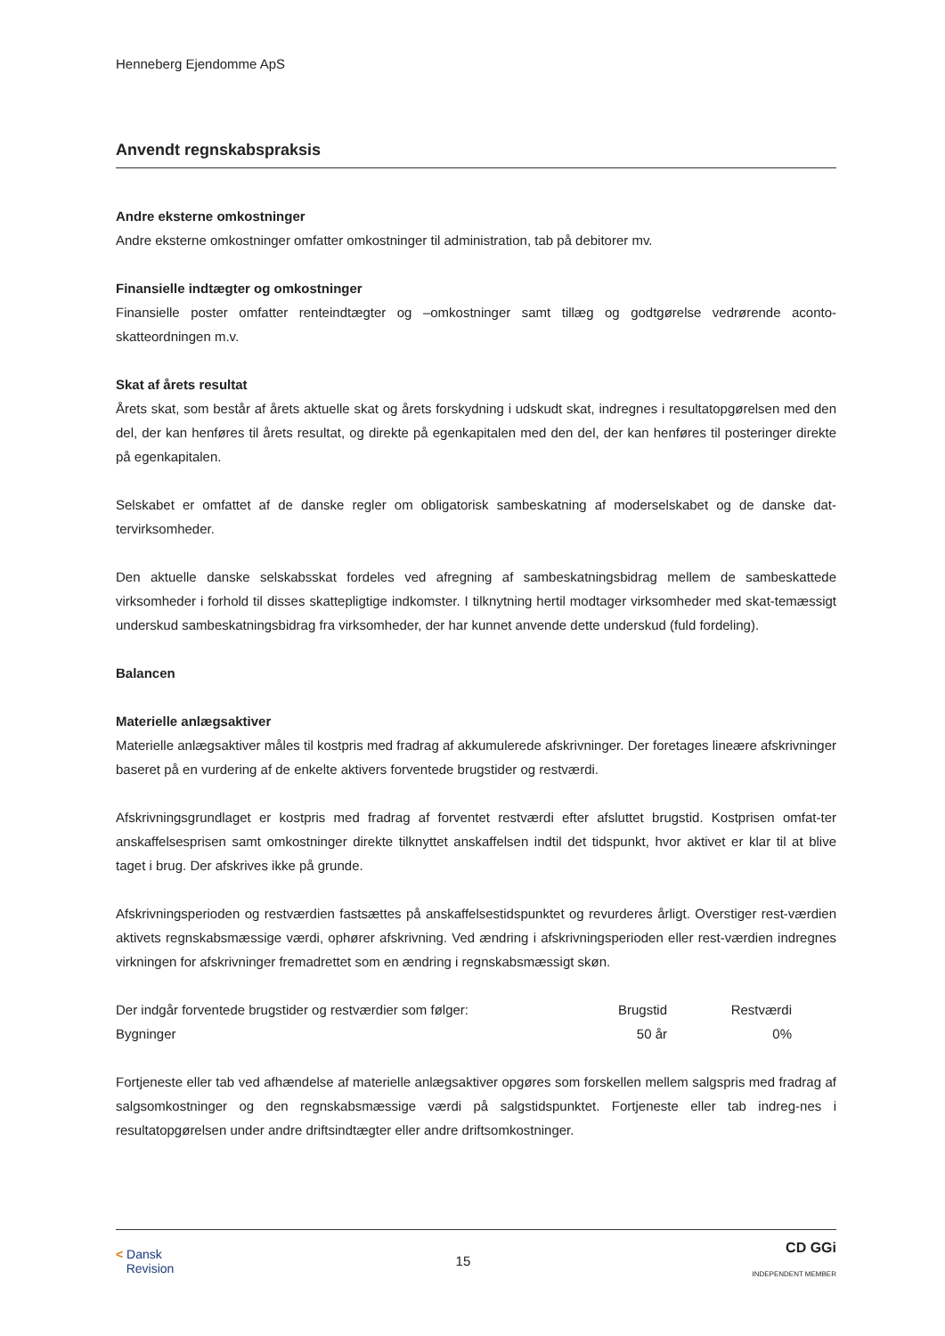Henneberg Ejendomme ApS
Anvendt regnskabspraksis
Andre eksterne omkostninger
Andre eksterne omkostninger omfatter omkostninger til administration, tab på debitorer mv.
Finansielle indtægter og omkostninger
Finansielle poster omfatter renteindtægter og –omkostninger samt tillæg og godtgørelse vedrørende aconto-skatteordningen m.v.
Skat af årets resultat
Årets skat, som består af årets aktuelle skat og årets forskydning i udskudt skat, indregnes i resultatopgørelsen med den del, der kan henføres til årets resultat, og direkte på egenkapitalen med den del, der kan henføres til posteringer direkte på egenkapitalen.
Selskabet er omfattet af de danske regler om obligatorisk sambeskatning af moderselskabet og de danske dat-tervirksomheder.
Den aktuelle danske selskabsskat fordeles ved afregning af sambeskatningsbidrag mellem de sambeskattede virksomheder i forhold til disses skattepligtige indkomster. I tilknytning hertil modtager virksomheder med skat-temæssigt underskud sambeskatningsbidrag fra virksomheder, der har kunnet anvende dette underskud (fuld fordeling).
Balancen
Materielle anlægsaktiver
Materielle anlægsaktiver måles til kostpris med fradrag af akkumulerede afskrivninger. Der foretages lineære afskrivninger baseret på en vurdering af de enkelte aktivers forventede brugstider og restværdi.
Afskrivningsgrundlaget er kostpris med fradrag af forventet restværdi efter afsluttet brugstid. Kostprisen omfat-ter anskaffelsesprisen samt omkostninger direkte tilknyttet anskaffelsen indtil det tidspunkt, hvor aktivet er klar til at blive taget i brug. Der afskrives ikke på grunde.
Afskrivningsperioden og restværdien fastsættes på anskaffelsestidspunktet og revurderes årligt. Overstiger rest-værdien aktivets regnskabsmæssige værdi, ophører afskrivning. Ved ændring i afskrivningsperioden eller rest-værdien indregnes virkningen for afskrivninger fremadrettet som en ændring i regnskabsmæssigt skøn.
| Der indgår forventede brugstider og restværdier som følger: | Brugstid | Restværdi | |
| Bygninger | 50 år | 0% | |
Fortjeneste eller tab ved afhændelse af materielle anlægsaktiver opgøres som forskellen mellem salgspris med fradrag af salgsomkostninger og den regnskabsmæssige værdi på salgstidspunktet. Fortjeneste eller tab indreg-nes i resultatopgørelsen under andre driftsindtægter eller andre driftsomkostninger.
< Dansk
Revision
15
CD GGi
INDEPENDENT MEMBER